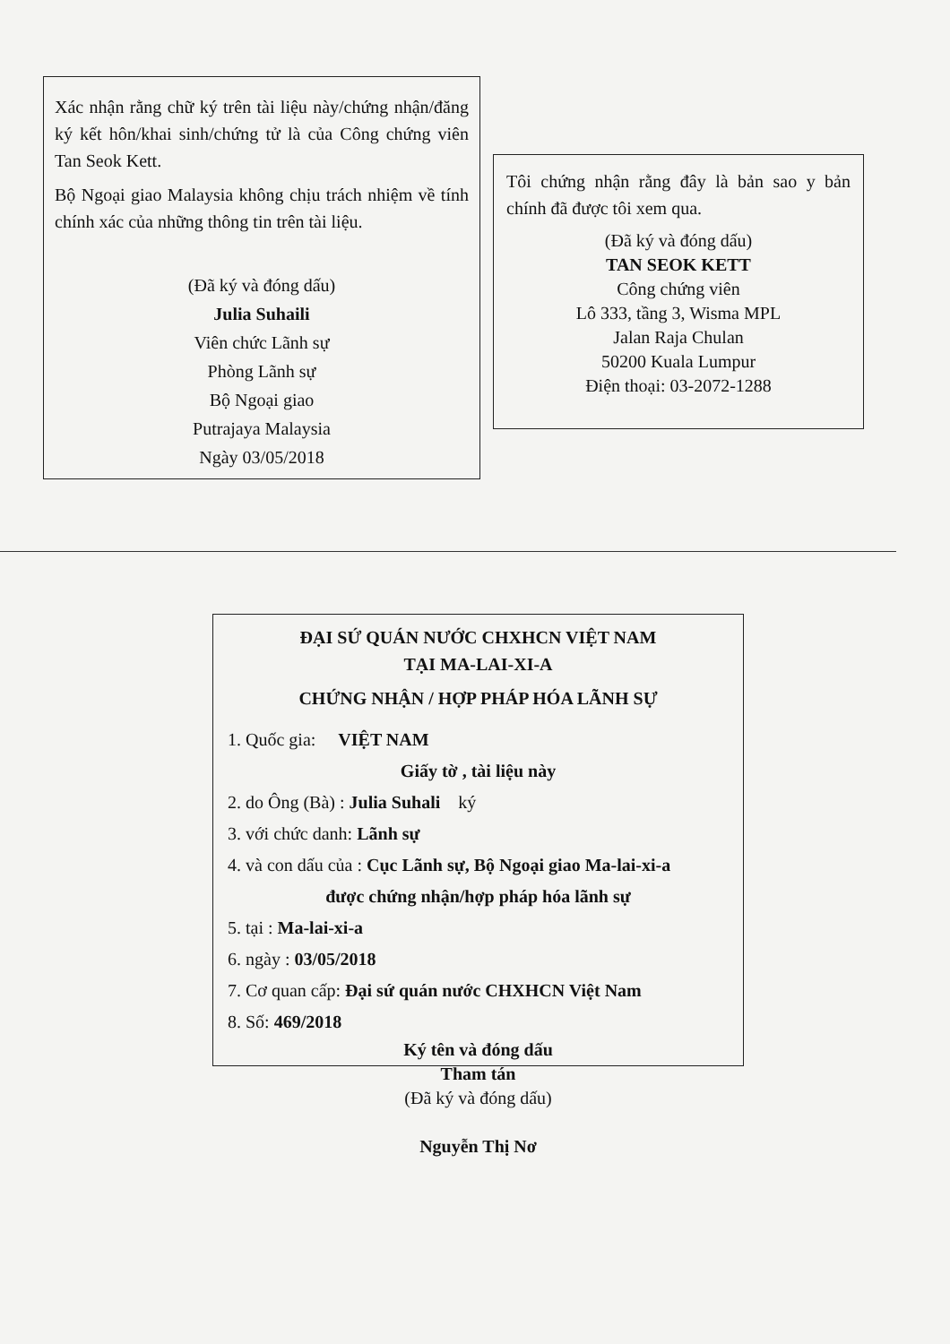Xác nhận rằng chữ ký trên tài liệu này/chứng nhận/đăng ký kết hôn/khai sinh/chứng tử là của Công chứng viên Tan Seok Kett.
Bộ Ngoại giao Malaysia không chịu trách nhiệm về tính chính xác của những thông tin trên tài liệu.
(Đã ký và đóng dấu)
Julia Suhaili
Viên chức Lãnh sự
Phòng Lãnh sự
Bộ Ngoại giao
Putrajaya Malaysia
Ngày 03/05/2018
Tôi chứng nhận rằng đây là bản sao y bản chính đã được tôi xem qua.
(Đã ký và đóng dấu)
TAN SEOK KETT
Công chứng viên
Lô 333, tầng 3, Wisma MPL
Jalan Raja Chulan
50200 Kuala Lumpur
Điện thoại: 03-2072-1288
ĐẠI SỨ QUÁN NƯỚC CHXHCN VIỆT NAM
TẠI MA-LAI-XI-A
CHỨNG NHẬN / HỢP PHÁP HÓA LÃNH SỰ
1. Quốc gia: VIỆT NAM
Giấy tờ , tài liệu này
2. do Ông (Bà) : Julia Suhali ký
3. với chức danh: Lãnh sự
4. và con dấu của : Cục Lãnh sự, Bộ Ngoại giao Ma-lai-xi-a
được chứng nhận/hợp pháp hóa lãnh sự
5. tại : Ma-lai-xi-a
6. ngày : 03/05/2018
7. Cơ quan cấp: Đại sứ quán nước CHXHCN Việt Nam
8. Số: 469/2018
Ký tên và đóng dấu
Tham tán
(Đã ký và đóng dấu)
Nguyễn Thị Nơ